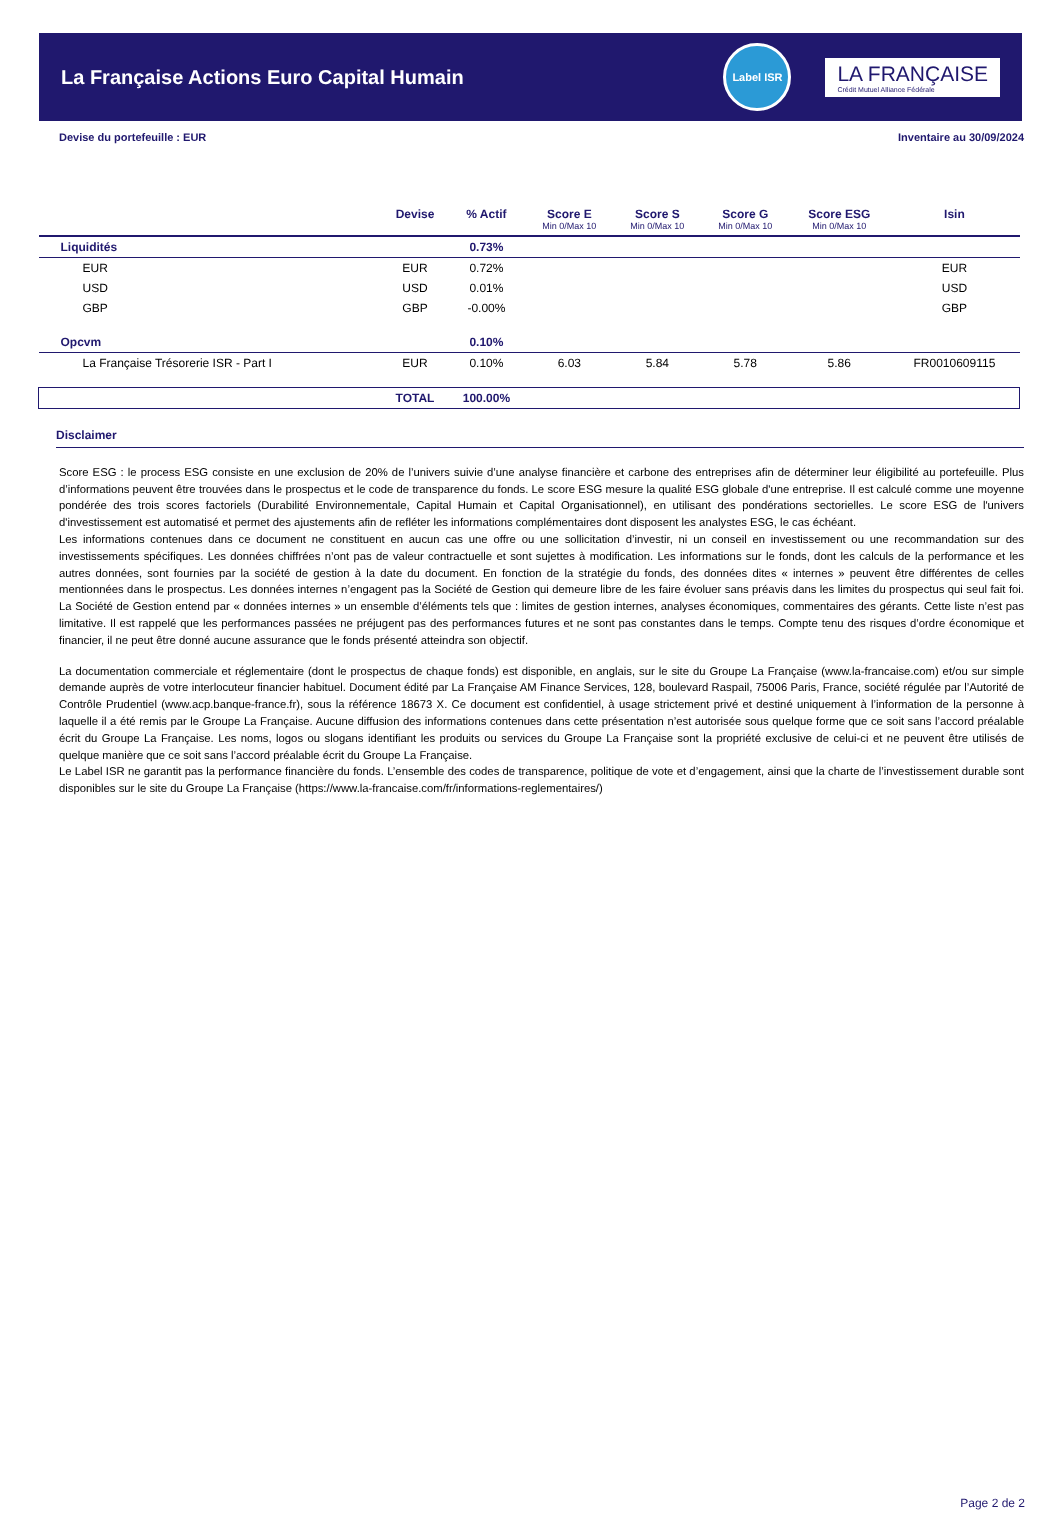La Française Actions Euro Capital Humain
Label ISR
LA FRANÇAISE
Crédit Mutuel Alliance Fédérale
Devise du portefeuille : EUR Inventaire au 30/09/2024
| | Devise | % Actif | Score E Min 0/Max 10 | Score S Min 0/Max 10 | Score G Min 0/Max 10 | Score ESG Min 0/Max 10 | Isin |
| --- | --- | --- | --- | --- | --- | --- | --- |
| Liquidités | | 0.73% | | | | | |
| EUR | EUR | 0.72% | | | | | EUR |
| USD | USD | 0.01% | | | | | USD |
| GBP | GBP | -0.00% | | | | | GBP |
| Opcvm | | 0.10% | | | | | |
| La Française Trésorerie ISR - Part I | EUR | 0.10% | 6.03 | 5.84 | 5.78 | 5.86 | FR0010609115 |
| | TOTAL | 100.00% | | | | | |
Disclaimer
Score ESG : le process ESG consiste en une exclusion de 20% de l’univers suivie d’une analyse financière et carbone des entreprises afin de déterminer leur éligibilité au portefeuille. Plus d’informations peuvent être trouvées dans le prospectus et le code de transparence du fonds. Le score ESG mesure la qualité ESG globale d'une entreprise. Il est calculé comme une moyenne pondérée des trois scores factoriels (Durabilité Environnementale, Capital Humain et Capital Organisationnel), en utilisant des pondérations sectorielles. Le score ESG de l'univers d'investissement est automatisé et permet des ajustements afin de refléter les informations complémentaires dont disposent les analystes ESG, le cas échéant.
Les informations contenues dans ce document ne constituent en aucun cas une offre ou une sollicitation d’investir, ni un conseil en investissement ou une recommandation sur des investissements spécifiques. Les données chiffrées n’ont pas de valeur contractuelle et sont sujettes à modification. Les informations sur le fonds, dont les calculs de la performance et les autres données, sont fournies par la société de gestion à la date du document. En fonction de la stratégie du fonds, des données dites « internes » peuvent être différentes de celles mentionnées dans le prospectus. Les données internes n’engagent pas la Société de Gestion qui demeure libre de les faire évoluer sans préavis dans les limites du prospectus qui seul fait foi. La Société de Gestion entend par « données internes » un ensemble d’éléments tels que : limites de gestion internes, analyses économiques, commentaires des gérants. Cette liste n’est pas limitative. Il est rappelé que les performances passées ne préjugent pas des performances futures et ne sont pas constantes dans le temps. Compte tenu des risques d’ordre économique et financier, il ne peut être donné aucune assurance que le fonds présenté atteindra son objectif.
La documentation commerciale et réglementaire (dont le prospectus de chaque fonds) est disponible, en anglais, sur le site du Groupe La Française (www.la-francaise.com) et/ou sur simple demande auprès de votre interlocuteur financier habituel. Document édité par La Française AM Finance Services, 128, boulevard Raspail, 75006 Paris, France, société régulée par l’Autorité de Contrôle Prudentiel (www.acp.banque-france.fr), sous la référence 18673 X. Ce document est confidentiel, à usage strictement privé et destiné uniquement à l’information de la personne à laquelle il a été remis par le Groupe La Française. Aucune diffusion des informations contenues dans cette présentation n’est autorisée sous quelque forme que ce soit sans l’accord préalable écrit du Groupe La Française. Les noms, logos ou slogans identifiant les produits ou services du Groupe La Française sont la propriété exclusive de celui-ci et ne peuvent être utilisés de quelque manière que ce soit sans l’accord préalable écrit du Groupe La Française.
Le Label ISR ne garantit pas la performance financière du fonds. L’ensemble des codes de transparence, politique de vote et d’engagement, ainsi que la charte de l’investissement durable sont disponibles sur le site du Groupe La Française (https://www.la-francaise.com/fr/informations-reglementaires/)
Page 2 de 2